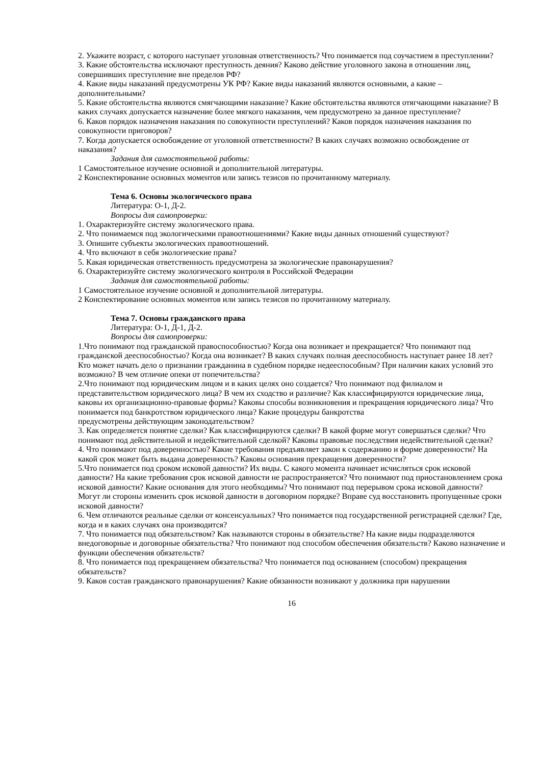2. Укажите возраст, с которого наступает уголовная ответственность? Что понимается под соучастием в преступлении?
3. Какие обстоятельства исключают преступность деяния? Каково действие уголовного закона в отношении лиц, совершивших преступление вне пределов РФ?
4. Какие виды наказаний предусмотрены УК РФ? Какие виды наказаний являются основными, а какие – дополнительными?
5. Какие обстоятельства являются смягчающими наказание? Какие обстоятельства являются отягчающими наказание? В каких случаях допускается назначение более мягкого наказания, чем предусмотрено за данное преступление?
6. Каков порядок назначения наказания по совокупности преступлений? Каков порядок назначения наказания по совокупности приговоров?
7. Когда допускается освобождение от уголовной ответственности? В каких случаях возможно освобождение от наказания?
Задания для самостоятельной работы:
1 Самостоятельное изучение основной и дополнительной литературы.
2 Конспектирование основных моментов или запись тезисов по прочитанному материалу.
Тема 6. Основы экологического права
Литература: О-1, Д-2.
Вопросы для самопроверки:
1. Охарактеризуйте систему экологического права.
2. Что понимаемся под экологическими правоотношениями? Какие виды данных отношений существуют?
3. Опишите субъекты экологических правоотношений.
4. Что включают в себя экологические права?
5. Какая юридическая ответственность предусмотрена за экологические правонарушения?
6. Охарактеризуйте систему экологического контроля в Российской Федерации
Задания для самостоятельной работы:
1 Самостоятельное изучение основной и дополнительной литературы.
2 Конспектирование основных моментов или запись тезисов по прочитанному материалу.
Тема 7. Основы гражданского права
Литература: О-1, Д-1, Д-2.
Вопросы для самопроверки:
1.Что понимают под гражданской правоспособностью? Когда она возникает и прекращается? Что понимают под гражданской дееспособностью? Когда она возникает? В каких случаях полная дееспособность наступает ранее 18 лет? Кто может начать дело о признании гражданина в судебном порядке недееспособным? При наличии каких условий это возможно? В чем отличие опеки от попечительства?
2.Что понимают под юридическим лицом и в каких целях оно создается? Что понимают под филиалом и представительством юридического лица? В чем их сходство и различие? Как классифицируются юридические лица, каковы их организационно-правовые формы? Каковы способы возникновения и прекращения юридического лица? Что понимается под банкротством юридического лица? Какие процедуры банкротства
предусмотрены действующим законодательством?
3. Как определяется понятие сделки? Как классифицируются сделки? В какой форме могут совершаться сделки? Что понимают под действительной и недействительной сделкой? Каковы правовые последствия недействительной сделки?
4. Что понимают под доверенностью? Какие требования предъявляет закон к содержанию и форме доверенности? На какой срок может быть выдана доверенность? Каковы основания прекращения доверенности?
5.Что понимается под сроком исковой давности? Их виды. С какого момента начинает исчисляться срок исковой давности? На какие требования срок исковой давности не распространяется? Что понимают под приостановлением срока исковой давности? Какие основания для этого необходимы? Что понимают под перерывом срока исковой давности? Могут ли стороны изменить срок исковой давности в договорном порядке? Вправе суд восстановить пропущенные сроки исковой давности?
6. Чем отличаются реальные сделки от консенсуальных? Что понимается под государственной регистрацией сделки? Где, когда и в каких случаях она производится?
7. Что понимается под обязательством? Как называются стороны в обязательстве? На какие виды подразделяются внедоговорные и договорные обязательства? Что понимают под способом обеспечения обязательств? Каково назначение и функции обеспечения обязательств?
8. Что понимается под прекращением обязательства? Что понимается под основанием (способом) прекращения обязательств?
9. Каков состав гражданского правонарушения? Какие обязанности возникают у должника при нарушении
16